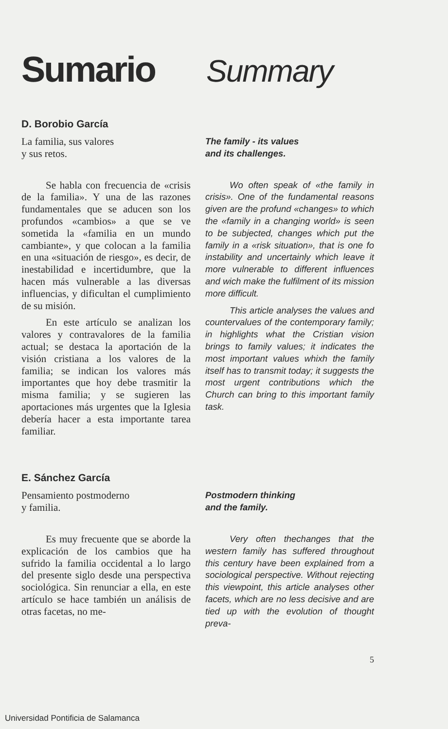Sumario
Summary
D. Borobio García
La familia, sus valores
y sus retos.
The family - its values
and its challenges.
Se habla con frecuencia de «crisis de la familia». Y una de las razones fundamentales que se aducen son los profundos «cambios» a que se ve sometida la «familia en un mundo cambiante», y que colocan a la familia en una «situación de riesgo», es decir, de inestabilidad e incertidumbre, que la hacen más vulnerable a las diversas influencias, y dificultan el cumplimiento de su misión.
En este artículo se analizan los valores y contravalores de la familia actual; se destaca la aportación de la visión cristiana a los valores de la familia; se indican los valores más importantes que hoy debe trasmitir la misma familia; y se sugieren las aportaciones más urgentes que la Iglesia debería hacer a esta importante tarea familiar.
Wo often speak of «the family in crisis». One of the fundamental reasons given are the profund «changes» to which the «family in a changing world» is seen to be subjected, changes which put the family in a «risk situation», that is one fo instability and uncertainly which leave it more vulnerable to different influences and wich make the fulfilment of its mission more difficult.
This article analyses the values and countervalues of the contemporary family; in highlights what the Cristian vision brings to family values; it indicates the most important values whixh the family itself has to transmit today; it suggests the most urgent contributions which the Church can bring to this important family task.
E. Sánchez García
Pensamiento postmoderno
y familia.
Postmodern thinking
and the family.
Es muy frecuente que se aborde la explicación de los cambios que ha sufrido la familia occidental a lo largo del presente siglo desde una perspectiva sociológica. Sin renunciar a ella, en este artículo se hace también un análisis de otras facetas, no me-
Very often thechanges that the western family has suffered throughout this century have been explained from a sociological perspective. Without rejecting this viewpoint, this article analyses other facets, which are no less decisive and are tied up with the evolution of thought preva-
5
Universidad Pontificia de Salamanca